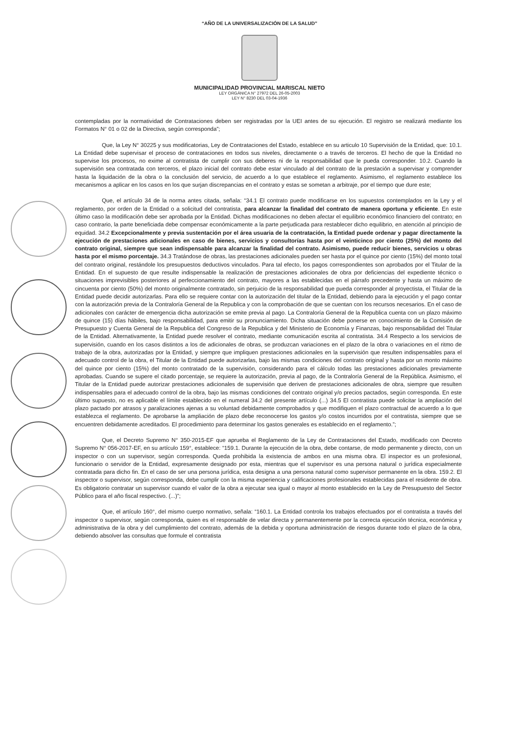“AÑO DE LA UNIVERSALIZACIÓN DE LA SALUD”
MUNICIPALIDAD PROVINCIAL MARISCAL NIETO
LEY ORGÁNICA N° 27972 DEL 26-05-2003
LEY N° 8230 DEL 03-04-1936
contempladas por la normatividad de Contrataciones deben ser registradas por la UEI antes de su ejecución. El registro se realizará mediante los Formatos N° 01 o 02 de la Directiva, según corresponda”;
Que, la Ley N° 30225 y sus modificatorias, Ley de Contrataciones del Estado, establece en su articulo 10 Supervisión de la Entidad, que: 10.1. La Entidad debe supervisar el proceso de contrataciones en todos sus niveles, directamente o a través de terceros. El hecho de que la Entidad no supervise los procesos, no exime al contratista de cumplir con sus deberes ni de la responsabilidad que le pueda corresponder. 10.2. Cuando la supervisión sea contratada con terceros, el plazo inicial del contrato debe estar vinculado al del contrato de la prestación a supervisar y comprender hasta la liquidación de la obra o la conclusión del servicio, de acuerdo a lo que establece el reglamento. Asimismo, el reglamento establece los mecanismos a aplicar en los casos en los que surjan discrepancias en el contrato y estas se sometan a arbitraje, por el tiempo que dure este;
Que, el artículo 34 de la norma antes citada, señala: “34.1 El contrato puede modificarse en los supuestos contemplados en la Ley y el reglamento, por orden de la Entidad o a solicitud del contratista, para alcanzar la finalidad del contrato de manera oportuna y eficiente. En este último caso la modificación debe ser aprobada por la Entidad. Dichas modificaciones no deben afectar el equilibrio económico financiero del contrato; en caso contrario, la parte beneficiada debe compensar económicamente a la parte perjudicada para restablecer dicho equilibrio, en atención al principio de equidad. 34.2 Excepcionalmente y previa sustentación por el área usuaria de la contratación, la Entidad puede ordenar y pagar directamente la ejecución de prestaciones adicionales en caso de bienes, servicios y consultorías hasta por el veinticinco por ciento (25%) del monto del contrato original, siempre que sean indispensable para alcanzar la finalidad del contrato. Asimismo, puede reducir bienes, servicios u obras hasta por el mismo porcentaje. 34.3 Tratándose de obras, las prestaciones adicionales pueden ser hasta por el quince por ciento (15%) del monto total del contrato original, restándole los presupuestos deductivos vinculados. Para tal efecto, los pagos correspondientes son aprobados por el Titular de la Entidad. En el supuesto de que resulte indispensable la realización de prestaciones adicionales de obra por deficiencias del expediente técnico o situaciones imprevisibles posteriores al perfeccionamiento del contrato, mayores a las establecidas en el párrafo precedente y hasta un máximo de cincuenta por ciento (50%) del monto originalmente contratado, sin perjuicio de la responsabilidad que pueda corresponder al proyectista, el Titular de la Entidad puede decidir autorizarlas. Para ello se requiere contar con la autorización del titular de la Entidad, debiendo para la ejecución y el pago contar con la autorización previa de la Contraloría General de la Republica y con la comprobación de que se cuentan con los recursos necesarios. En el caso de adicionales con carácter de emergencia dicha autorización se emite previa al pago. La Contraloría General de la Republica cuenta con un plazo máximo de quince (15) días hábiles, bajo responsabilidad, para emitir su pronunciamiento. Dicha situación debe ponerse en conocimiento de la Comisión de Presupuesto y Cuenta General de la Republica del Congreso de la Republica y del Ministerio de Economía y Finanzas, bajo responsabilidad del Titular de la Entidad. Alternativamente, la Entidad puede resolver el contrato, mediante comunicación escrita al contratista. 34.4 Respecto a los servicios de supervisión, cuando en los casos distintos a los de adicionales de obras, se produzcan variaciones en el plazo de la obra o variaciones en el ritmo de trabajo de la obra, autorizadas por la Entidad, y siempre que impliquen prestaciones adicionales en la supervisión que resulten indispensables para el adecuado control de la obra, el Titular de la Entidad puede autorizarlas, bajo las mismas condiciones del contrato original y hasta por un monto máximo del quince por ciento (15%) del monto contratado de la supervisión, considerando para el cálculo todas las prestaciones adicionales previamente aprobadas. Cuando se supere el citado porcentaje, se requiere la autorización, previa al pago, de la Contraloría General de la República. Asimismo, el Titular de la Entidad puede autorizar prestaciones adicionales de supervisión que deriven de prestaciones adicionales de obra, siempre que resulten indispensables para el adecuado control de la obra, bajo las mismas condiciones del contrato original y/o precios pactados, según corresponda. En este último supuesto, no es aplicable el límite establecido en el numeral 34.2 del presente artículo (...) 34.5 El contratista puede solicitar la ampliación del plazo pactado por atrasos y paralizaciones ajenas a su voluntad debidamente comprobados y que modifiquen el plazo contractual de acuerdo a lo que establezca el reglamento. De aprobarse la ampliación de plazo debe reconocerse los gastos y/o costos incurridos por el contratista, siempre que se encuentren debidamente acreditados. El procedimiento para determinar los gastos generales es establecido en el reglamento.”;
Que, el Decreto Supremo N° 350-2015-EF que aprueba el Reglamento de la Ley de Contrataciones del Estado, modificado con Decreto Supremo N° 056-2017-EF, en su artículo 159°, establece: “159.1. Durante la ejecución de la obra, debe contarse, de modo permanente y directo, con un inspector o con un supervisor, según corresponda. Queda prohibida la existencia de ambos en una misma obra. El inspector es un profesional, funcionario o servidor de la Entidad, expresamente designado por esta, mientras que el supervisor es una persona natural o jurídica especialmente contratada para dicho fin. En el caso de ser una persona jurídica, esta designa a una persona natural como supervisor permanente en la obra. 159.2. El inspector o supervisor, según corresponda, debe cumplir con la misma experiencia y calificaciones profesionales establecidas para el residente de obra. Es obligatorio contratar un supervisor cuando el valor de la obra a ejecutar sea igual o mayor al monto establecido en la Ley de Presupuesto del Sector Público para el año fiscal respectivo. (...)”;
Que, el artículo 160°, del mismo cuerpo normativo, señala: “160.1. La Entidad controla los trabajos efectuados por el contratista a través del inspector o supervisor, según corresponda, quien es el responsable de velar directa y permanentemente por la correcta ejecución técnica, económica y administrativa de la obra y del cumplimiento del contrato, además de la debida y oportuna administración de riesgos durante todo el plazo de la obra, debiendo absolver las consultas que formule el contratista